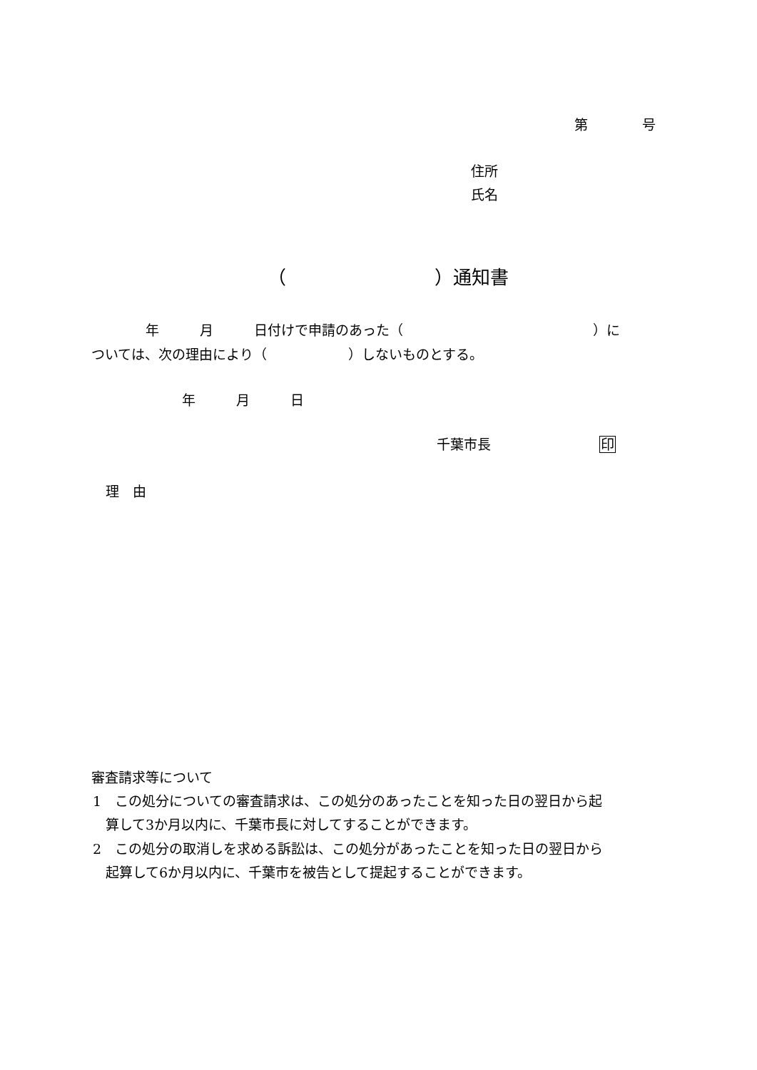第　　　　号
住所
氏名
（　　　　　　　　）通知書
　　　　年　　　月　　　日付けで申請のあった（　　　　　　　　　　　　　　）に
ついては、次の理由により（　　　　　　）しないものとする。
年　　　月　　　日
千葉市長　　　　　　　　印
理　由
審査請求等について
1　この処分についての審査請求は、この処分のあったことを知った日の翌日から起
算して3か月以内に、千葉市長に対してすることができます。
2　この処分の取消しを求める訴訟は、この処分があったことを知った日の翌日から
起算して6か月以内に、千葉市を被告として提起することができます。